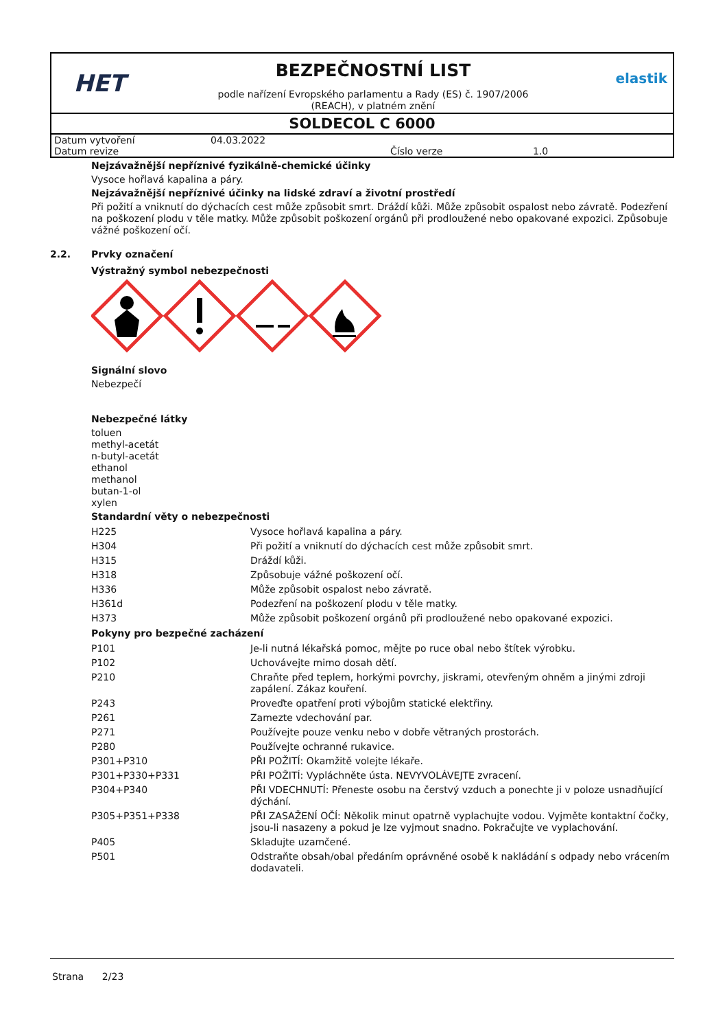HET
BEZPEČNOSTNÍ LIST
podle nařízení Evropského parlamentu a Rady (ES) č. 1907/2006
(REACH), v platném znění
elastik
SOLDECOL C 6000
| Datum vytvoření | 04.03.2022 | | |
| Datum revize | | Číslo verze | 1.0 |
Nejzávažnější nepříznivé fyzikálně-chemické účinky
Vysoce hořlavá kapalina a páry.
Nejzávažnější nepříznivé účinky na lidské zdraví a životní prostředí
Při požití a vniknutí do dýchacích cest může způsobit smrt. Dráždí kůži. Může způsobit ospalost nebo závratě. Podezření na poškození plodu v těle matky. Může způsobit poškození orgánů při prodloužené nebo opakované expozici. Způsobuje vážné poškození očí.
2.2. Prvky označení
Výstražný symbol nebezpečnosti
Signální slovo
Nebezpečí
Nebezpečné látky
toluen
methyl-acetát
n-butyl-acetát
ethanol
methanol
butan-1-ol
xylen
Standardní věty o nebezpečnosti
| H225 | Vysoce hořlavá kapalina a páry. |
| H304 | Při požití a vniknutí do dýchacích cest může způsobit smrt. |
| H315 | Dráždí kůži. |
| H318 | Způsobuje vážné poškození očí. |
| H336 | Může způsobit ospalost nebo závratě. |
| H361d | Podezření na poškození plodu v těle matky. |
| H373 | Může způsobit poškození orgánů při prodloužené nebo opakované expozici. |
Pokyny pro bezpečné zacházení
| P101 | Je-li nutná lékařská pomoc, mějte po ruce obal nebo štítek výrobku. |
| P102 | Uchovávejte mimo dosah dětí. |
| P210 | Chraňte před teplem, horkými povrchy, jiskrami, otevřeným ohněm a jinými zdroji zapálení. Zákaz kouření. |
| P243 | Proveďte opatření proti výbojům statické elektřiny. |
| P261 | Zamezte vdechování par. |
| P271 | Používejte pouze venku nebo v dobře větraných prostorách. |
| P280 | Používejte ochranné rukavice. |
| P301+P310 | PŘI POŽITÍ: Okamžitě volejte lékaře. |
| P301+P330+P331 | PŘI POŽITÍ: Vypláchněte ústa. NEVYVOLÁVEJTE zvracení. |
| P304+P340 | PŘI VDECHNUTÍ: Přeneste osobu na čerstvý vzduch a ponechte ji v poloze usnadňující dýchání. |
| P305+P351+P338 | PŘI ZASAŽENÍ OČÍ: Několik minut opatrně vyplachujte vodou. Vyjměte kontaktní čočky, jsou-li nasazeny a pokud je lze vyjmout snadno. Pokračujte ve vyplachování. |
| P405 | Skladujte uzamčené. |
| P501 | Odstraňte obsah/obal předáním oprávněné osobě k nakládání s odpady nebo vrácením dodavateli. |
Strana 2/23